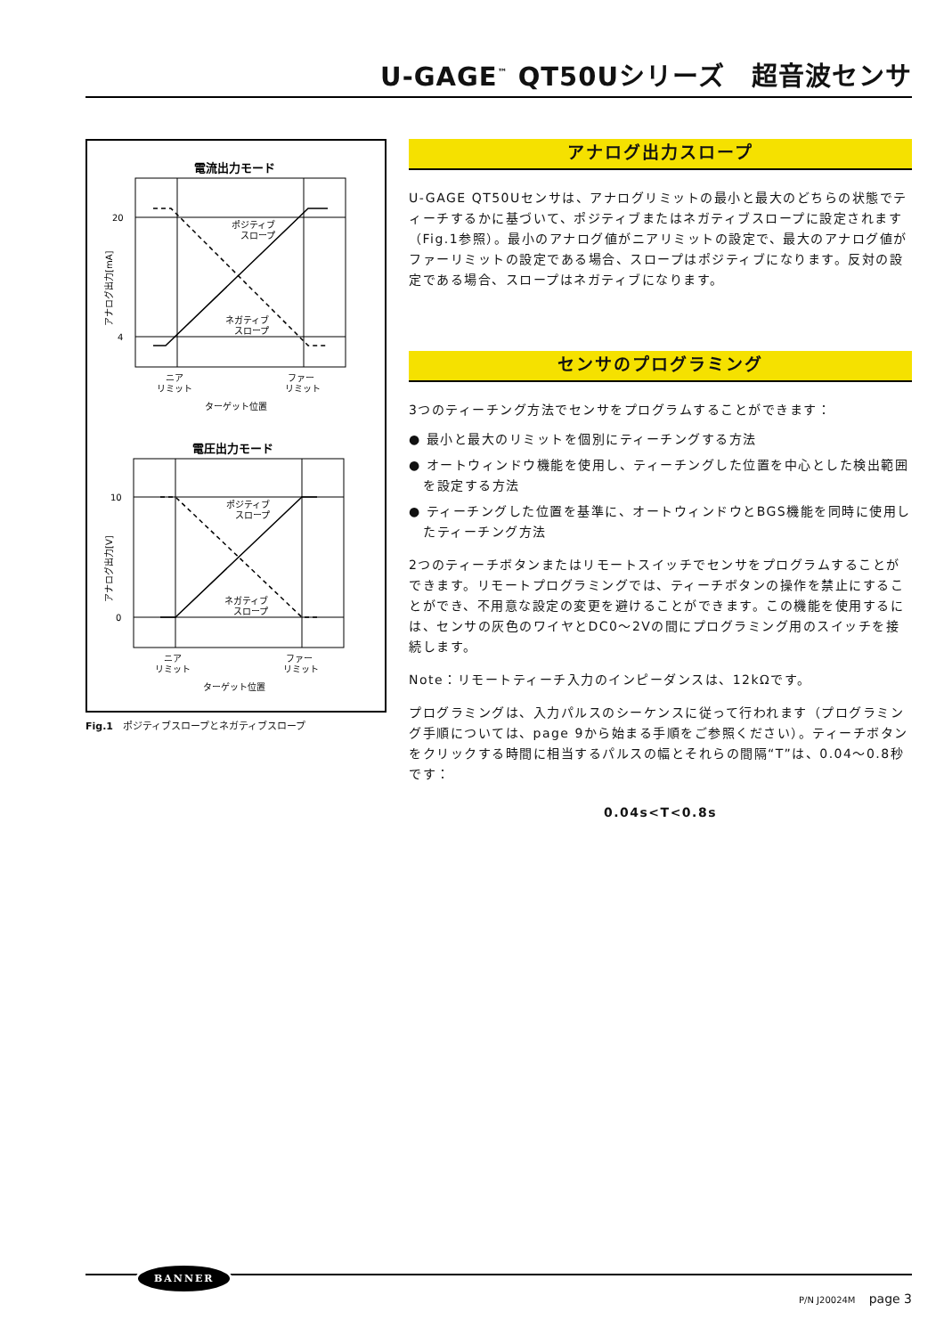U-GAGE<sup>™</sup> QT50Uシリーズ　超音波センサ
電流出力モード
20
4
ポジティブ
スロープ
ネガティブ
スロープ
ニア
リミット
ファー
リミット
ターゲット位置
アナログ出力[mA]
電圧出力モード
10
0
ポジティブ
スロープ
ネガティブ
スロープ
ニア
リミット
ファー
リミット
ターゲット位置
アナログ出力[V]
Fig.1　ポジティブスロープとネガティブスロープ
アナログ出力スロープ
U-GAGE QT50Uセンサは、アナログリミットの最小と最大のどちらの状態でティーチするかに基づいて、ポジティブまたはネガティブスロープに設定されます（Fig.1参照）。最小のアナログ値がニアリミットの設定で、最大のアナログ値がファーリミットの設定である場合、スロープはポジティブになります。反対の設定である場合、スロープはネガティブになります。
センサのプログラミング
3つのティーチング方法でセンサをプログラムすることができます：
● 最小と最大のリミットを個別にティーチングする方法
● オートウィンドウ機能を使用し、ティーチングした位置を中心とした検出範囲を設定する方法
● ティーチングした位置を基準に、オートウィンドウとBGS機能を同時に使用したティーチング方法
2つのティーチボタンまたはリモートスイッチでセンサをプログラムすることができます。リモートプログラミングでは、ティーチボタンの操作を禁止にすることができ、不用意な設定の変更を避けることができます。この機能を使用するには、センサの灰色のワイヤとDC0〜2Vの間にプログラミング用のスイッチを接続します。
Note：リモートティーチ入力のインピーダンスは、12kΩです。
プログラミングは、入力パルスのシーケンスに従って行われます（プログラミング手順については、page 9から始まる手順をご参照ください）。ティーチボタンをクリックする時間に相当するパルスの幅とそれらの間隔“T”は、0.04〜0.8秒です：
0.04s<T<0.8s
BANNER
P/N J20024M page 3